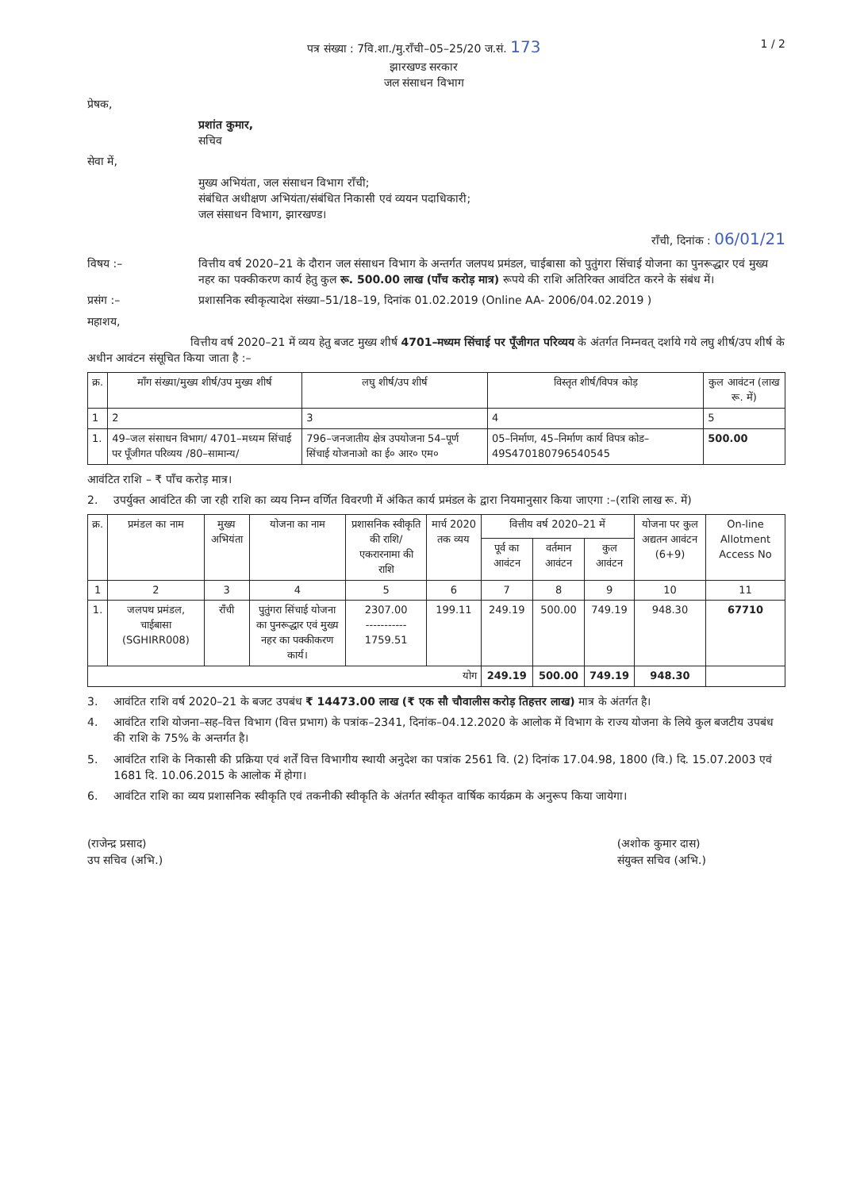पत्र संख्या : 7वि.शा./मु.राँची–05–25/20 ज.सं. 173
झारखण्ड सरकार
जल संसाधन विभाग
1 / 2
प्रेषक,
प्रशांत कुमार,
सचिव
सेवा में,
मुख्य अभियंता, जल संसाधन विभाग राँची;
संबंधित अधीक्षण अभियंता/संबंधित निकासी एवं व्ययन पदाधिकारी;
जल संसाधन विभाग, झारखण्ड।
राँची, दिनांक : 06/01/21
विषय :– वित्तीय वर्ष 2020–21 के दौरान जल संसाधन विभाग के अन्तर्गत जलपथ प्रमंडल, चाईबासा को पुतुंगरा सिंचाई योजना का पुनरूद्धार एवं मुख्य नहर का पक्कीकरण कार्य हेतु कुल रू. 500.00 लाख (पाँच करोड़ मात्र) रूपये की राशि अतिरिक्त आवंटित करने के संबंध में।
प्रसंग :– प्रशासनिक स्वीकृत्यादेश संख्या–51/18–19, दिनांक 01.02.2019 (Online AA- 2006/04.02.2019 )
महाशय,
वित्तीय वर्ष 2020–21 में व्यय हेतु बजट मुख्य शीर्ष 4701–मध्यम सिंचाई पर पूँजीगत परिव्यय के अंतर्गत निम्नवत् दर्शाये गये लघु शीर्ष/उप शीर्ष के अधीन आवंटन संसूचित किया जाता है :–
| क्र. | माँग संख्या/मुख्य शीर्ष/उप मुख्य शीर्ष | लघु शीर्ष/उप शीर्ष | विस्तृत शीर्ष/विपत्र कोड़ | कुल आवंटन (लाख रू. में) |
| --- | --- | --- | --- | --- |
| 1 | 2 | 3 | 4 | 5 |
| 1. | 49–जल संसाधन विभाग/ 4701–मध्यम सिंचाई पर पूँजीगत परिव्यय /80–सामान्य/ | 796–जनजातीय क्षेत्र उपयोजना 54–पूर्ण सिंचाई योजनाओ का ई० आर० एम० | 05–निर्माण, 45–निर्माण कार्य विपत्र कोड– 49S470180796540545 | 500.00 |
आवंटित राशि – ₹ पाँच करोड़ मात्र।
2. उपर्युक्त आवंटित की जा रही राशि का व्यय निम्न वर्णित विवरणी में अंकित कार्य प्रमंडल के द्वारा नियमानुसार किया जाएगा :– (राशि लाख रू. में)
| क्र. | प्रमंडल का नाम | मुख्य अभियंता | योजना का नाम | प्रशासनिक स्वीकृति की राशि/ एकरारनामा की राशि | मार्च 2020 तक व्यय | वित्तीय वर्ष 2020–21 में | | | योजना पर कुल अद्यतन आवंटन (6+9) | On-line Allotment Access No |
| --- | --- | --- | --- | --- | --- | --- | --- | --- | --- | --- |
| | | | | | | पूर्व का आवंटन | वर्तमान आवंटन | कुल आवंटन | | |
| 1 | 2 | 3 | 4 | 5 | 6 | 7 | 8 | 9 | 10 | 11 |
| 1. | जलपथ प्रमंडल, चाईबासा (SGHIRR008) | राँची | पुतुंगरा सिंचाई योजना का पुनरूद्धार एवं मुख्य नहर का पक्कीकरण कार्य। | 2307.00 ----------- 1759.51 | 199.11 | 249.19 | 500.00 | 749.19 | 948.30 | 67710 |
| योग | | | | | | 249.19 | 500.00 | 749.19 | 948.30 | |
3. आवंटित राशि वर्ष 2020–21 के बजट उपबंध ₹ 14473.00 लाख (₹ एक सौ चौवालीस करोड़ तिहत्तर लाख) मात्र के अंतर्गत है।
4. आवंटित राशि योजना–सह–वित्त विभाग (वित्त प्रभाग) के पत्रांक–2341, दिनांक–04.12.2020 के आलोक में विभाग के राज्य योजना के लिये कुल बजटीय उपबंध की राशि के 75% के अन्तर्गत है।
5. आवंटित राशि के निकासी की प्रक्रिया एवं शर्तें वित्त विभागीय स्थायी अनुदेश का पत्रांक 2561 वि. (2) दिनांक 17.04.98, 1800 (वि.) दि. 15.07.2003 एवं 1681 दि. 10.06.2015 के आलोक में होगा।
6. आवंटित राशि का व्यय प्रशासनिक स्वीकृति एवं तकनीकी स्वीकृति के अंतर्गत स्वीकृत वार्षिक कार्यक्रम के अनुरूप किया जायेगा।
(राजेन्द्र प्रसाद)
उप सचिव (अभि.)
(अशोक कुमार दास)
संयुक्त सचिव (अभि.)